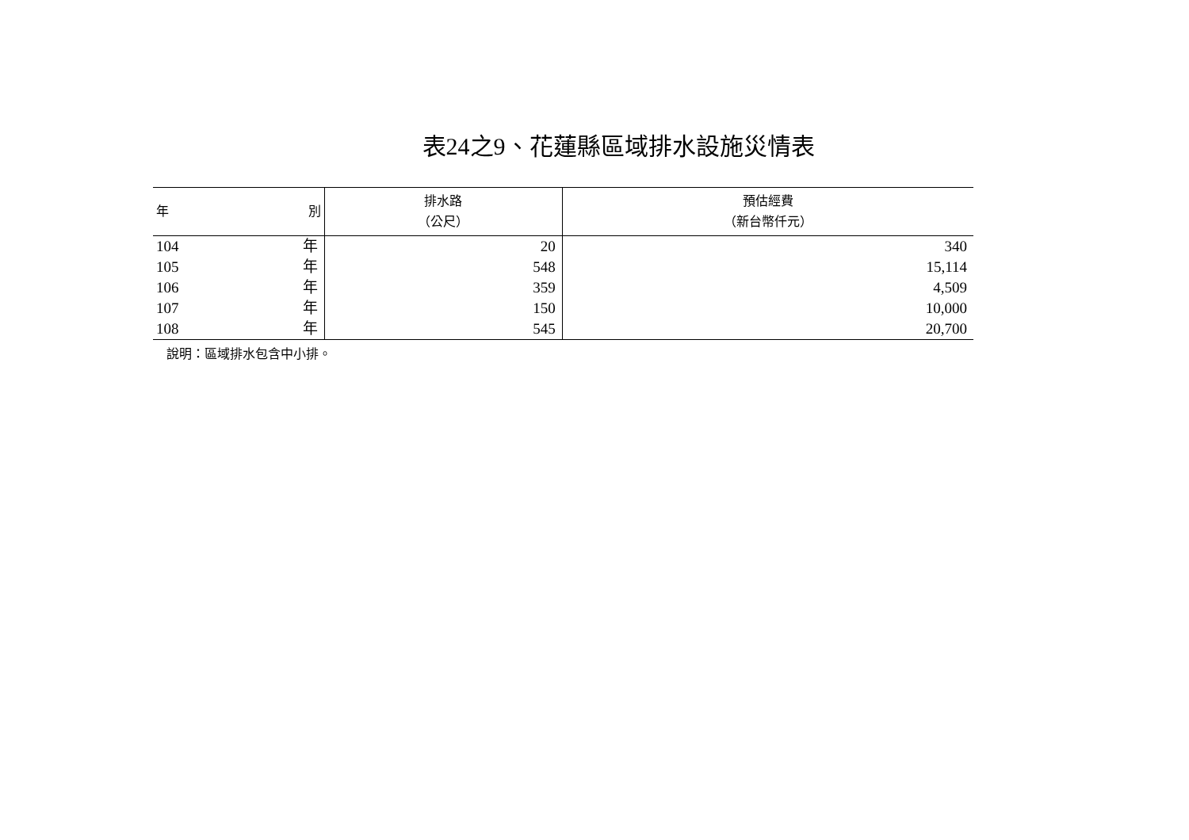表24之9、花蓮縣區域排水設施災情表
| 年 別 | 排水路 （公尺） | 預估經費 （新台幣仟元） |
| --- | --- | --- |
| 104 年 | 20 | 340 |
| 105 年 | 548 | 15,114 |
| 106 年 | 359 | 4,509 |
| 107 年 | 150 | 10,000 |
| 108 年 | 545 | 20,700 |
說明：區域排水包含中小排。